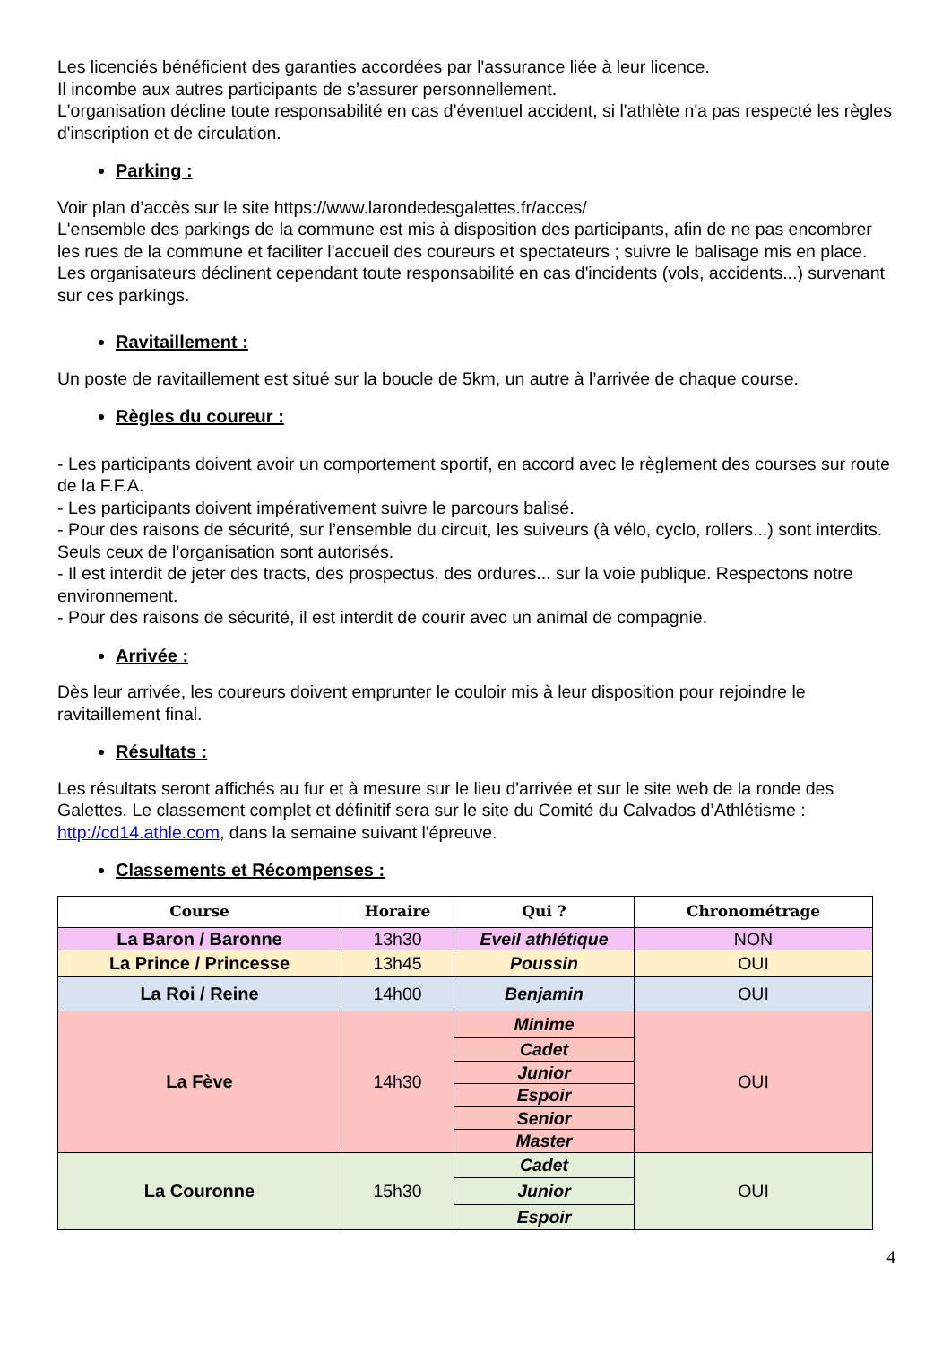Les licenciés bénéficient des garanties accordées par l'assurance liée à leur licence.
Il incombe aux autres participants de s’assurer personnellement.
L'organisation décline toute responsabilité en cas d'éventuel accident, si l'athlète n'a pas respecté les règles d'inscription et de circulation.
Parking :
Voir plan d’accès sur le site https://www.larondedesgalettes.fr/acces/
L'ensemble des parkings de la commune est mis à disposition des participants, afin de ne pas encombrer les rues de la commune et faciliter l'accueil des coureurs et spectateurs ; suivre le balisage mis en place.
Les organisateurs déclinent cependant toute responsabilité en cas d'incidents (vols, accidents...) survenant sur ces parkings.
Ravitaillement :
Un poste de ravitaillement est situé sur la boucle de 5km, un autre à l’arrivée de chaque course.
Règles du coureur :
- Les participants doivent avoir un comportement sportif, en accord avec le règlement des courses sur route de la F.F.A.
- Les participants doivent impérativement suivre le parcours balisé.
- Pour des raisons de sécurité, sur l’ensemble du circuit, les suiveurs (à vélo, cyclo, rollers...) sont interdits. Seuls ceux de l’organisation sont autorisés.
- Il est interdit de jeter des tracts, des prospectus, des ordures... sur la voie publique. Respectons notre environnement.
- Pour des raisons de sécurité, il est interdit de courir avec un animal de compagnie.
Arrivée :
Dès leur arrivée, les coureurs doivent emprunter le couloir mis à leur disposition pour rejoindre le ravitaillement final.
Résultats :
Les résultats seront affichés au fur et à mesure sur le lieu d'arrivée et sur le site web de la ronde des Galettes. Le classement complet et définitif sera sur le site du Comité du Calvados d’Athlétisme : http://cd14.athle.com, dans la semaine suivant l'épreuve.
Classements et Récompenses :
| Course | Horaire | Qui ? | Chronométrage |
| --- | --- | --- | --- |
| La Baron / Baronne | 13h30 | Eveil athlétique | NON |
| La Prince / Princesse | 13h45 | Poussin | OUI |
| La Roi / Reine | 14h00 | Benjamin | OUI |
| La Fève | 14h30 | Minime | OUI |
| | | Cadet | |
| | | Junior | |
| | | Espoir | |
| | | Senior | |
| | | Master | |
| La Couronne | 15h30 | Cadet | OUI |
| | | Junior | |
| | | Espoir | |
4